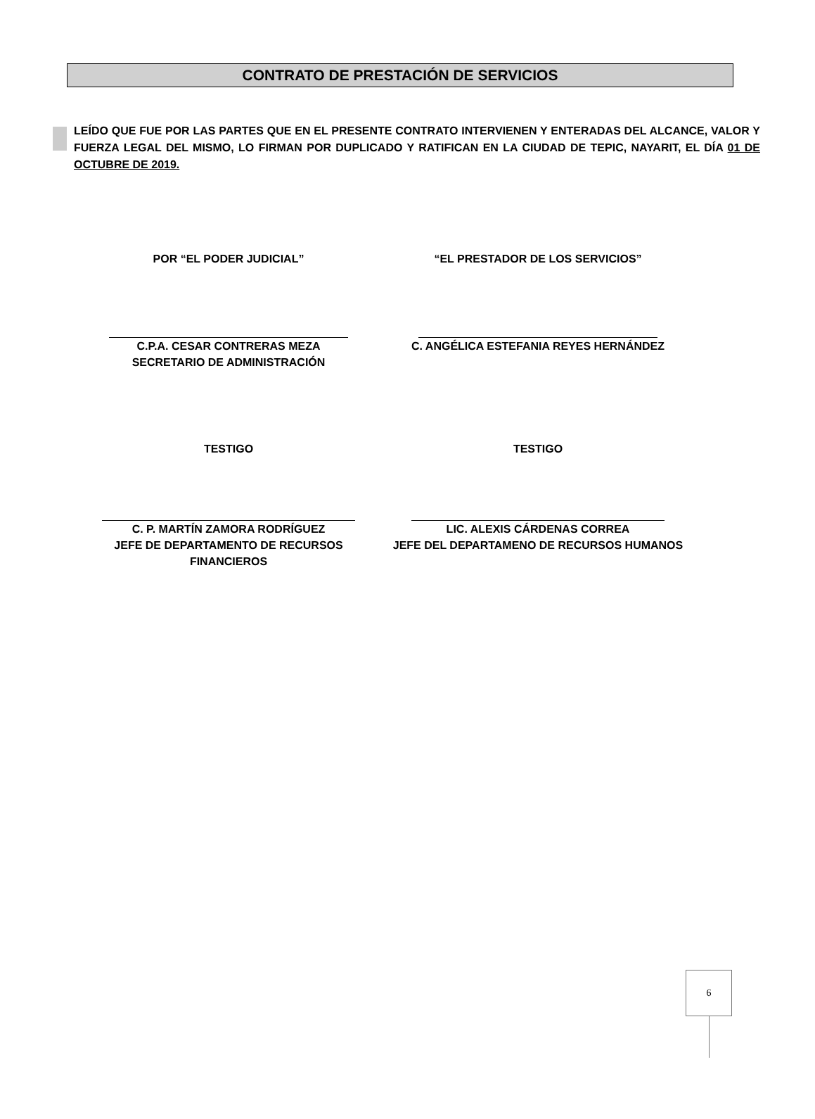CONTRATO DE PRESTACIÓN DE SERVICIOS
LEÍDO QUE FUE POR LAS PARTES QUE EN EL PRESENTE CONTRATO INTERVIENEN Y ENTERADAS DEL ALCANCE, VALOR Y FUERZA LEGAL DEL MISMO, LO FIRMAN POR DUPLICADO Y RATIFICAN EN LA CIUDAD DE TEPIC, NAYARIT, EL DÍA 01 DE OCTUBRE DE 2019.
POR “EL PODER JUDICIAL” “EL PRESTADOR DE LOS SERVICIOS”
C.P.A. CESAR CONTRERAS MEZA
SECRETARIO DE ADMINISTRACIÓN
C. ANGÉLICA ESTEFANIA REYES HERNÁNDEZ
TESTIGO TESTIGO
C. P. MARTÍN ZAMORA RODRÍGUEZ
JEFE DE DEPARTAMENTO DE RECURSOS FINANCIEROS
LIC. ALEXIS CÁRDENAS CORREA
JEFE DEL DEPARTAMENO DE RECURSOS HUMANOS
6